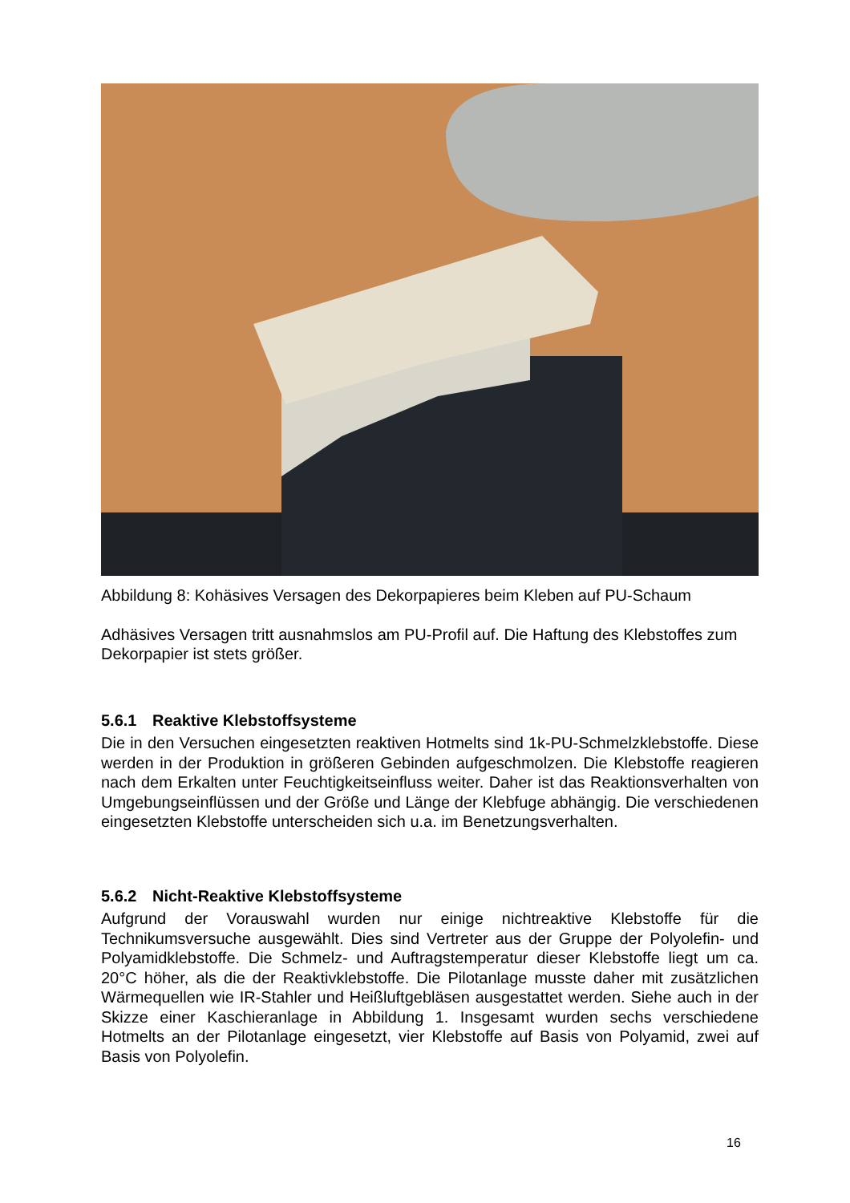Abbildung 8: Kohäsives Versagen des Dekorpapieres beim Kleben auf PU-Schaum
Adhäsives Versagen tritt ausnahmslos am PU-Profil auf. Die Haftung des Klebstoffes zum Dekorpapier ist stets größer.
5.6.1 Reaktive Klebstoffsysteme
Die in den Versuchen eingesetzten reaktiven Hotmelts sind 1k-PU-Schmelzklebstoffe. Diese werden in der Produktion in größeren Gebinden aufgeschmolzen. Die Klebstoffe reagieren nach dem Erkalten unter Feuchtigkeitseinfluss weiter. Daher ist das Reaktionsverhalten von Umgebungseinflüssen und der Größe und Länge der Klebfuge abhängig. Die verschiedenen eingesetzten Klebstoffe unterscheiden sich u.a. im Benetzungsverhalten.
5.6.2 Nicht-Reaktive Klebstoffsysteme
Aufgrund der Vorauswahl wurden nur einige nichtreaktive Klebstoffe für die Technikumsversuche ausgewählt. Dies sind Vertreter aus der Gruppe der Polyolefin- und Polyamidklebstoffe. Die Schmelz- und Auftragstemperatur dieser Klebstoffe liegt um ca. 20°C höher, als die der Reaktivklebstoffe. Die Pilotanlage musste daher mit zusätzlichen Wärmequellen wie IR-Stahler und Heißluftgebläsen ausgestattet werden. Siehe auch in der Skizze einer Kaschieranlage in Abbildung 1. Insgesamt wurden sechs verschiedene Hotmelts an der Pilotanlage eingesetzt, vier Klebstoffe auf Basis von Polyamid, zwei auf Basis von Polyolefin.
16